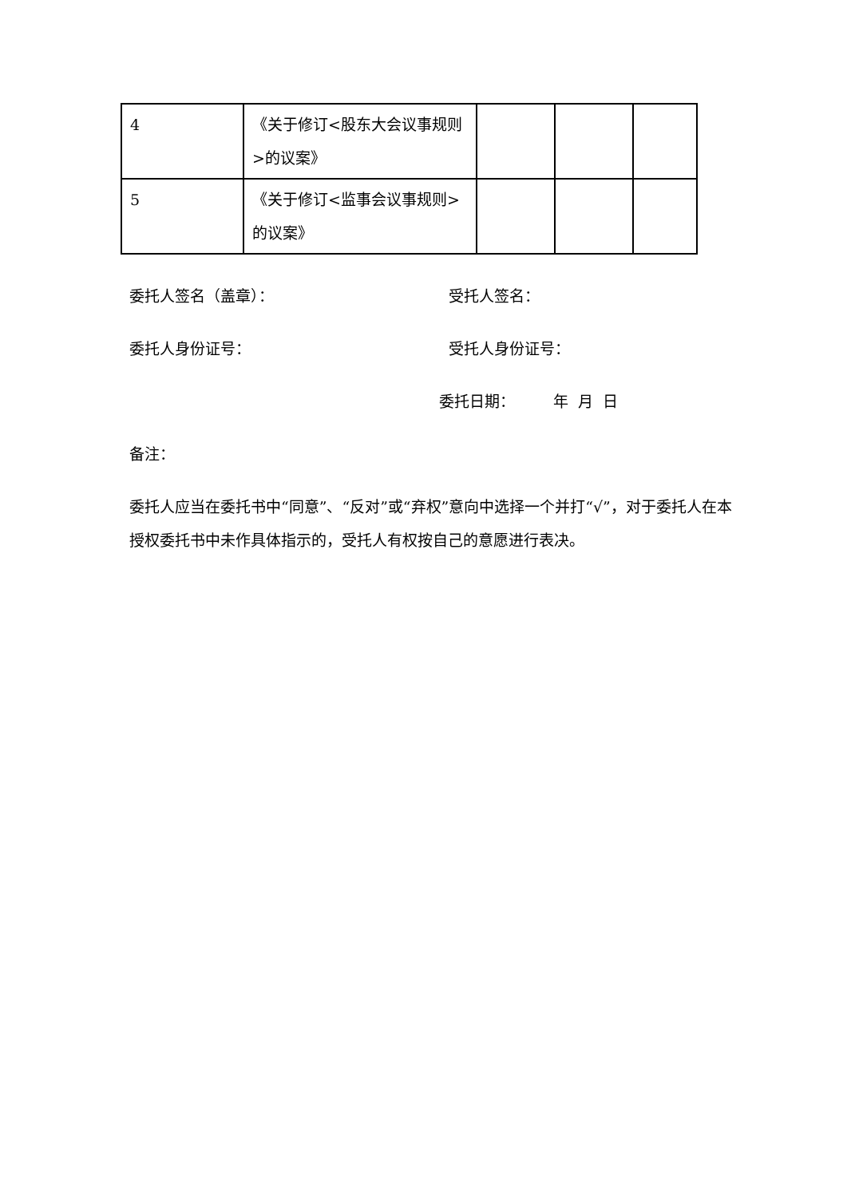| 4 | 《关于修订<股东大会议事规则>的议案》 | | | |
| 5 | 《关于修订<监事会议事规则>的议案》 | | | |
委托人签名（盖章）： 受托人签名：
委托人身份证号： 受托人身份证号：
委托日期： 年 月 日
备注：
委托人应当在委托书中“同意”、“反对”或“弃权”意向中选择一个并打“√”，对于委托人在本授权委托书中未作具体指示的，受托人有权按自己的意愿进行表决。